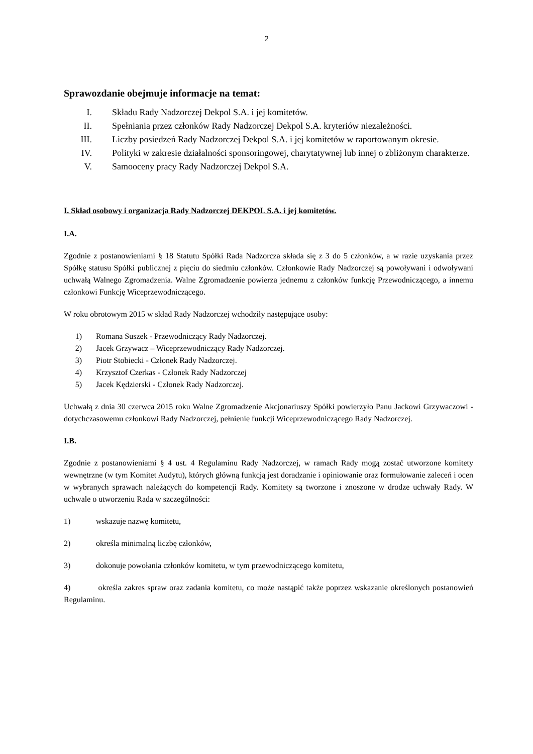2
Sprawozdanie obejmuje informacje na temat:
I. Składu Rady Nadzorczej Dekpol S.A. i jej komitetów.
II. Spełniania przez członków Rady Nadzorczej Dekpol S.A. kryteriów niezależności.
III. Liczby posiedzeń Rady Nadzorczej Dekpol S.A. i jej komitetów w raportowanym okresie.
IV. Polityki w zakresie działalności sponsoringowej, charytatywnej lub innej o zbliżonym charakterze.
V. Samooceny pracy Rady Nadzorczej Dekpol S.A.
I. Skład osobowy i organizacja Rady Nadzorczej DEKPOL S.A. i jej komitetów.
I.A.
Zgodnie z postanowieniami § 18 Statutu Spółki Rada Nadzorcza składa się z 3 do 5 członków, a w razie uzyskania przez Spółkę statusu Spółki publicznej z pięciu do siedmiu członków. Członkowie Rady Nadzorczej są powoływani i odwoływani uchwałą Walnego Zgromadzenia. Walne Zgromadzenie powierza jednemu z członków funkcję Przewodniczącego, a innemu członkowi Funkcję Wiceprzewodniczącego.
W roku obrotowym 2015 w skład Rady Nadzorczej wchodziły następujące osoby:
1) Romana Suszek - Przewodniczący Rady Nadzorczej.
2) Jacek Grzywacz – Wiceprzewodniczący Rady Nadzorczej.
3) Piotr Stobiecki - Członek Rady Nadzorczej.
4) Krzysztof Czerkas - Członek Rady Nadzorczej
5) Jacek Kędzierski - Członek Rady Nadzorczej.
Uchwałą z dnia 30 czerwca 2015 roku Walne Zgromadzenie Akcjonariuszy Spółki powierzyło Panu Jackowi Grzywaczowi - dotychczasowemu członkowi Rady Nadzorczej, pełnienie funkcji Wiceprzewodniczącego Rady Nadzorczej.
I.B.
Zgodnie z postanowieniami § 4 ust. 4 Regulaminu Rady Nadzorczej, w ramach Rady mogą zostać utworzone komitety wewnętrzne (w tym Komitet Audytu), których główną funkcją jest doradzanie i opiniowanie oraz formułowanie zaleceń i ocen w wybranych sprawach należących do kompetencji Rady. Komitety są tworzone i znoszone w drodze uchwały Rady. W uchwale o utworzeniu Rada w szczególności:
1) wskazuje nazwę komitetu,
2) określa minimalną liczbę członków,
3) dokonuje powołania członków komitetu, w tym przewodniczącego komitetu,
4) określa zakres spraw oraz zadania komitetu, co może nastąpić także poprzez wskazanie określonych postanowień Regulaminu.